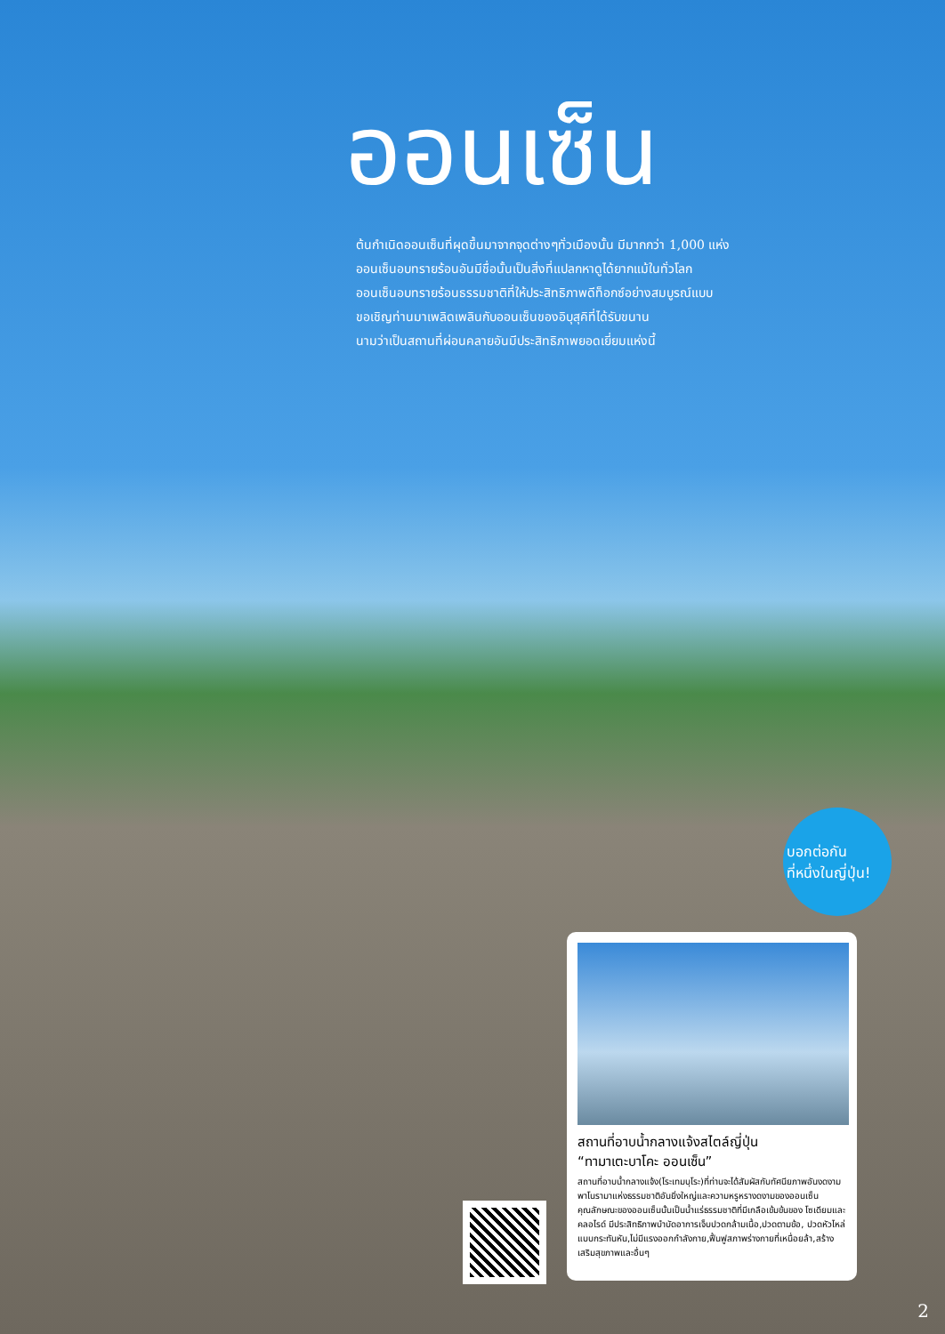ออนเซ็น
ต้นกำเนิดออนเซ็นที่ผุดขึ้นมาจากจุดต่างๆทั่วเมืองนั้น มีมากกว่า 1,000 แห่ง
ออนเซ็นอบทรายร้อนอันมีชื่อนั้นเป็นสิ่งที่แปลกหาดูได้ยากแม้ในทั่วโลก
ออนเซ็นอบทรายร้อนธรรมชาติที่ให้ประสิทธิภาพดีท็อกซ์อย่างสมบูรณ์แบบ
ขอเชิญท่านมาเพลิดเพลินกับออนเซ็นของอิบุสุคิที่ได้รับขนาน
นามว่าเป็นสถานที่ผ่อนคลายอันมีประสิทธิภาพยอดเยี่ยมแห่งนี้
บอกต่อกัน
ที่หนึ่งในญี่ปุ่น!
สถานที่อาบน้ำกลางแจ้งสไตล์ญี่ปุ่น
“ทามาเตะบาโคะ ออนเซ็น”
สถานที่อาบน้ำกลางแจ้ง(โระเทมบุโระ)ที่ท่านจะได้สัมผัสกับทัศนียภาพอันงดงาม พาโนรามาแห่งธรรมชาติอันยิ่งใหญ่และความหรูหรางดงามของออนเซ็น คุณลักษณะของออนเซ็นนั้นเป็นน้ำแร่ธรรมชาติที่มีเกลือเข้มข้นของ โซเดียมและคลอไรด์ มีประสิทธิภาพบำบัดอาการเจ็บปวดกล้ามเนื้อ,ปวดตามข้อ, ปวดหัวไหล่แบบกระทันหัน,ไม่มีแรงออกกำลังกาย,ฟื้นฟูสภาพร่างกายที่เหนื่อยล้า,สร้างเสริมสุขภาพและอื่นๆ
2